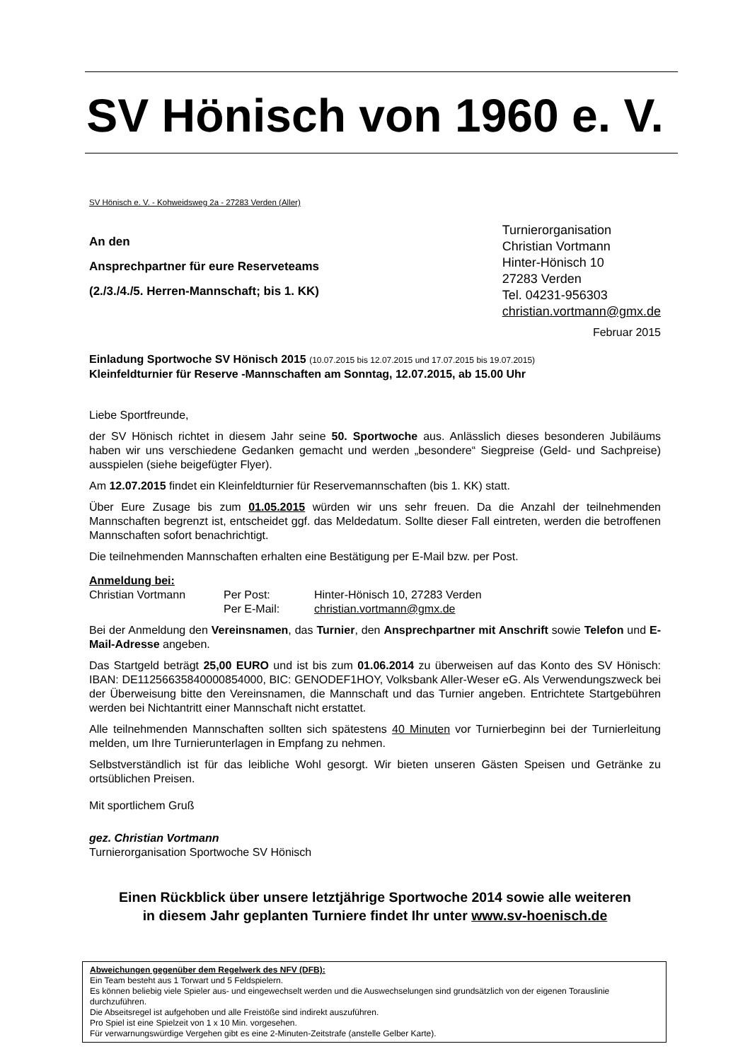SV Hönisch von 1960 e. V.
SV Hönisch e. V. - Kohweidsweg 2a - 27283 Verden (Aller)
An den
Ansprechpartner für eure Reserveteams
(2./3./4./5. Herren-Mannschaft; bis 1. KK)
Turnierorganisation
Christian Vortmann
Hinter-Hönisch 10
27283 Verden
Tel. 04231-956303
christian.vortmann@gmx.de
Februar 2015
Einladung Sportwoche SV Hönisch 2015 (10.07.2015 bis 12.07.2015 und 17.07.2015 bis 19.07.2015)
Kleinfeldturnier für Reserve -Mannschaften am Sonntag, 12.07.2015, ab 15.00 Uhr
Liebe Sportfreunde,
der SV Hönisch richtet in diesem Jahr seine 50. Sportwoche aus. Anlässlich dieses besonderen Jubiläums haben wir uns verschiedene Gedanken gemacht und werden „besondere“ Siegpreise (Geld- und Sachpreise) ausspielen (siehe beigefügter Flyer).
Am 12.07.2015 findet ein Kleinfeldturnier für Reservemannschaften (bis 1. KK) statt.
Über Eure Zusage bis zum 01.05.2015 würden wir uns sehr freuen. Da die Anzahl der teilnehmenden Mannschaften begrenzt ist, entscheidet ggf. das Meldedatum. Sollte dieser Fall eintreten, werden die betroffenen Mannschaften sofort benachrichtigt.
Die teilnehmenden Mannschaften erhalten eine Bestätigung per E-Mail bzw. per Post.
Anmeldung bei:
Christian Vortmann Per Post: Hinter-Hönisch 10, 27283 Verden Per E-Mail: christian.vortmann@gmx.de
Bei der Anmeldung den Vereinsnamen, das Turnier, den Ansprechpartner mit Anschrift sowie Telefon und E-Mail-Adresse angeben.
Das Startgeld beträgt 25,00 EURO und ist bis zum 01.06.2014 zu überweisen auf das Konto des SV Hönisch: IBAN: DE11256635840000854000, BIC: GENODEF1HOY, Volksbank Aller-Weser eG. Als Verwendungszweck bei der Überweisung bitte den Vereinsnamen, die Mannschaft und das Turnier angeben. Entrichtete Startgebühren werden bei Nichtantritt einer Mannschaft nicht erstattet.
Alle teilnehmenden Mannschaften sollten sich spätestens 40 Minuten vor Turnierbeginn bei der Turnierleitung melden, um Ihre Turnierunterlagen in Empfang zu nehmen.
Selbstverständlich ist für das leibliche Wohl gesorgt. Wir bieten unseren Gästen Speisen und Getränke zu ortsüblichen Preisen.
Mit sportlichem Gruß
gez. Christian Vortmann
Turnierorganisation Sportwoche SV Hönisch
Einen Rückblick über unsere letztjährige Sportwoche 2014 sowie alle weiteren
in diesem Jahr geplanten Turniere findet Ihr unter www.sv-hoenisch.de
Abweichungen gegenüber dem Regelwerk des NFV (DFB):
Ein Team besteht aus 1 Torwart und 5 Feldspielern.
Es können beliebig viele Spieler aus- und eingewechselt werden und die Auswechselungen sind grundsätzlich von der eigenen Torauslinie durchzuführen.
Die Abseitsregel ist aufgehoben und alle Freistöße sind indirekt auszuführen.
Pro Spiel ist eine Spielzeit von 1 x 10 Min. vorgesehen.
Für verwarnungswürdige Vergehen gibt es eine 2-Minuten-Zeitstrafe (anstelle Gelber Karte).